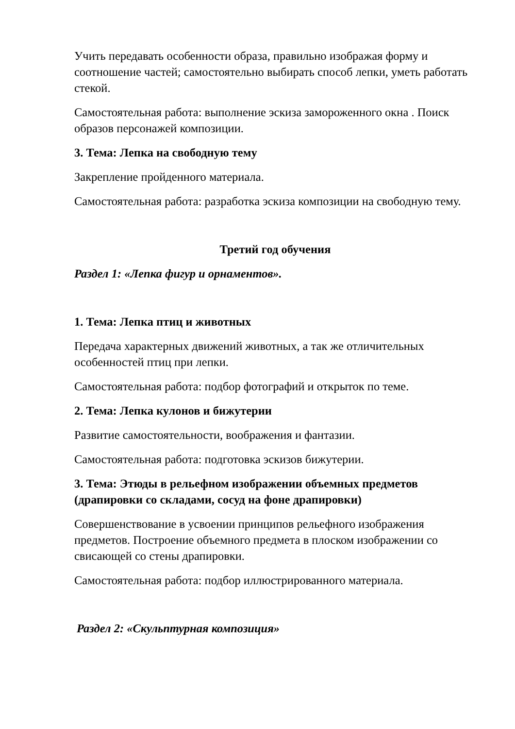Учить передавать особенности образа, правильно изображая форму и соотношение частей; самостоятельно выбирать способ лепки, уметь работать стекой.
Самостоятельная работа: выполнение эскиза замороженного окна . Поиск образов персонажей композиции.
3. Тема: Лепка на свободную тему
Закрепление пройденного материала.
Самостоятельная работа: разработка эскиза композиции на свободную тему.
Третий год обучения
Раздел 1: «Лепка фигур и орнаментов».
1. Тема: Лепка птиц и животных
Передача характерных движений животных, а так же отличительных особенностей птиц при лепки.
Самостоятельная работа: подбор фотографий и открыток по теме.
2. Тема: Лепка кулонов и бижутерии
Развитие самостоятельности, воображения и фантазии.
Самостоятельная работа: подготовка эскизов бижутерии.
3. Тема: Этюды в рельефном изображении объемных предметов (драпировки со складами, сосуд на фоне драпировки)
Совершенствование в усвоении принципов рельефного изображения предметов. Построение объемного предмета в плоском изображении со свисающей со стены драпировки.
Самостоятельная работа: подбор иллюстрированного материала.
Раздел 2: «Скульптурная композиция»